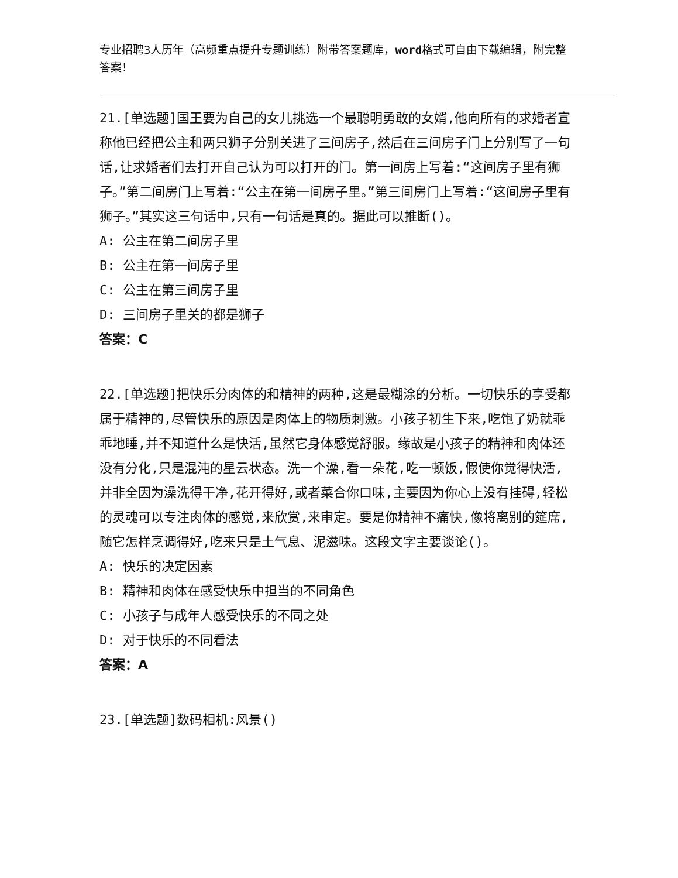专业招聘3人历年（高频重点提升专题训练）附带答案题库，word格式可自由下载编辑，附完整答案！
21.[单选题]国王要为自己的女儿挑选一个最聪明勇敢的女婿,他向所有的求婚者宣称他已经把公主和两只狮子分别关进了三间房子,然后在三间房子门上分别写了一句话,让求婚者们去打开自己认为可以打开的门。第一间房上写着:“这间房子里有狮子。”第二间房门上写着:“公主在第一间房子里。”第三间房门上写着:“这间房子里有狮子。”其实这三句话中,只有一句话是真的。据此可以推断()。
A: 公主在第二间房子里
B: 公主在第一间房子里
C: 公主在第三间房子里
D: 三间房子里关的都是狮子
答案：C
22.[单选题]把快乐分肉体的和精神的两种,这是最糊涂的分析。一切快乐的享受都属于精神的,尽管快乐的原因是肉体上的物质刺激。小孩子初生下来,吃饱了奶就乖乖地睡,并不知道什么是快活,虽然它身体感觉舒服。缘故是小孩子的精神和肉体还没有分化,只是混沌的星云状态。洗一个澡,看一朵花,吃一顿饭,假使你觉得快活,并非全因为澡洗得干净,花开得好,或者菜合你口味,主要因为你心上没有挂碍,轻松的灵魂可以专注肉体的感觉,来欣赏,来审定。要是你精神不痛快,像将离别的筵席,随它怎样烹调得好,吃来只是土气息、泥滋味。这段文字主要谈论()。
A: 快乐的决定因素
B: 精神和肉体在感受快乐中担当的不同角色
C: 小孩子与成年人感受快乐的不同之处
D: 对于快乐的不同看法
答案：A
23.[单选题]数码相机:风景()